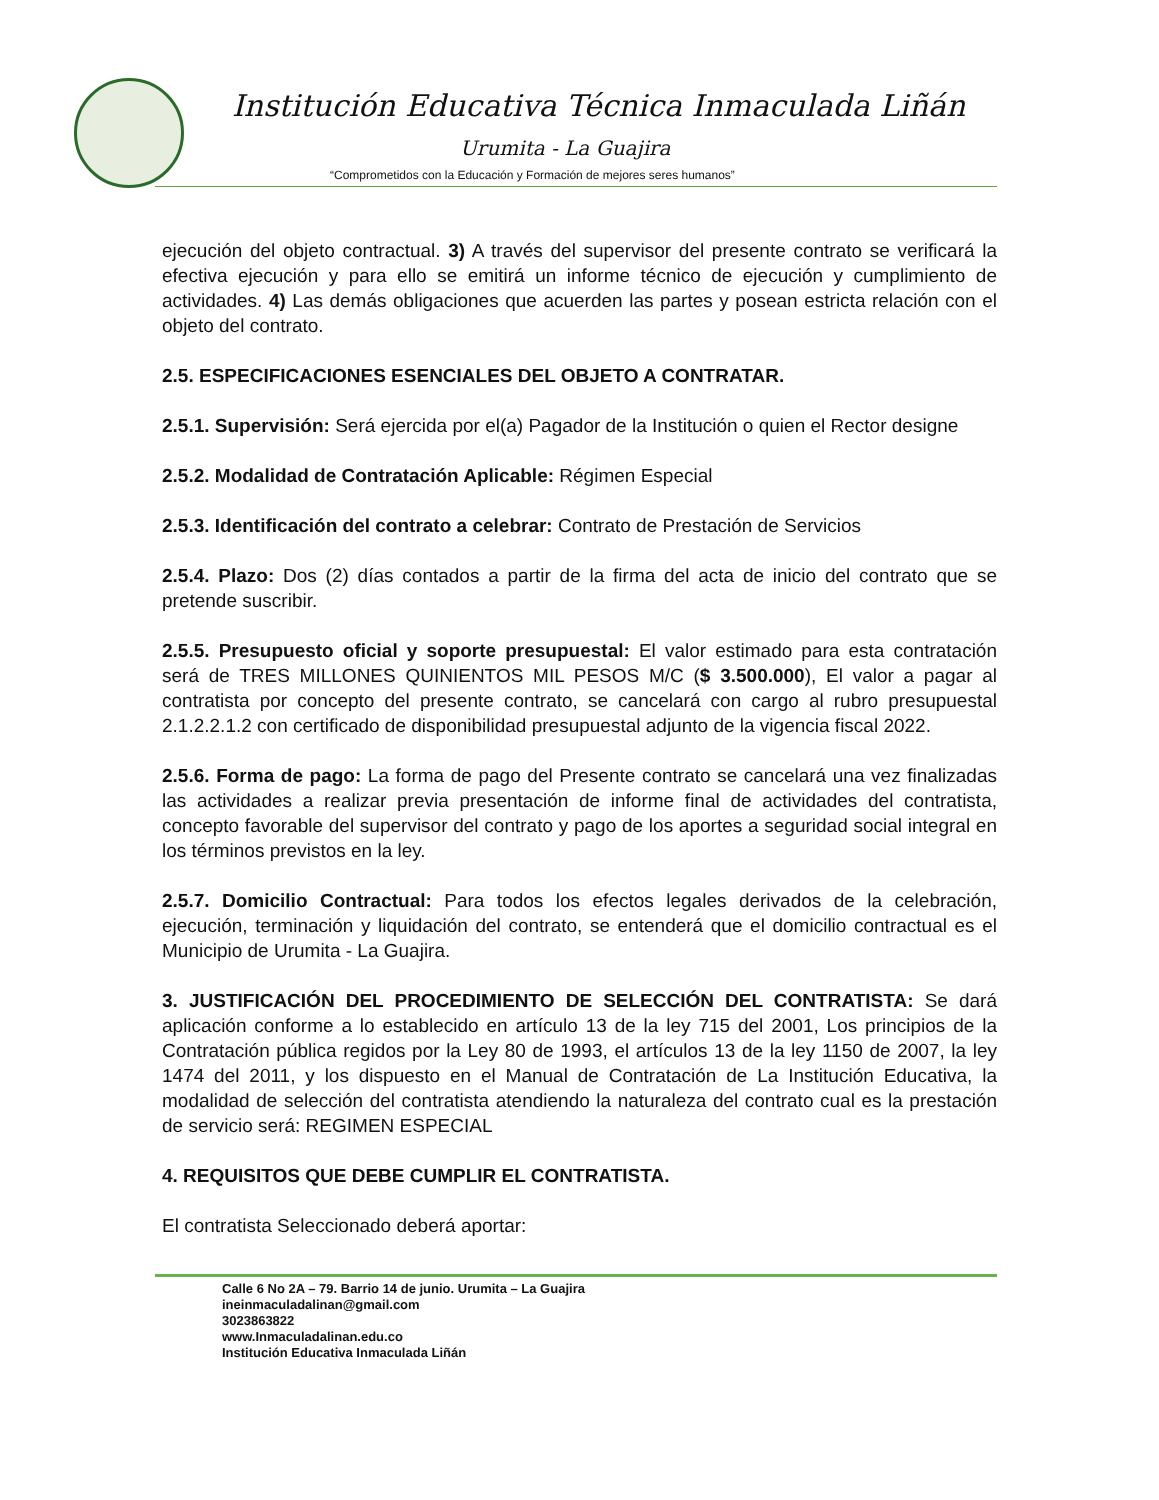Institución Educativa Técnica Inmaculada Liñán
Urumita - La Guajira
“Comprometidos con la Educación y Formación de mejores seres humanos”
ejecución del objeto contractual. 3) A través del supervisor del presente contrato se verificará la efectiva ejecución y para ello se emitirá un informe técnico de ejecución y cumplimiento de actividades. 4) Las demás obligaciones que acuerden las partes y posean estricta relación con el objeto del contrato.
2.5. ESPECIFICACIONES ESENCIALES DEL OBJETO A CONTRATAR.
2.5.1. Supervisión: Será ejercida por el(a) Pagador de la Institución o quien el Rector designe
2.5.2. Modalidad de Contratación Aplicable: Régimen Especial
2.5.3. Identificación del contrato a celebrar: Contrato de Prestación de Servicios
2.5.4. Plazo: Dos (2) días contados a partir de la firma del acta de inicio del contrato que se pretende suscribir.
2.5.5. Presupuesto oficial y soporte presupuestal: El valor estimado para esta contratación será de TRES MILLONES QUINIENTOS MIL PESOS M/C ($ 3.500.000), El valor a pagar al contratista por concepto del presente contrato, se cancelará con cargo al rubro presupuestal 2.1.2.2.1.2 con certificado de disponibilidad presupuestal adjunto de la vigencia fiscal 2022.
2.5.6. Forma de pago: La forma de pago del Presente contrato se cancelará una vez finalizadas las actividades a realizar previa presentación de informe final de actividades del contratista, concepto favorable del supervisor del contrato y pago de los aportes a seguridad social integral en los términos previstos en la ley.
2.5.7. Domicilio Contractual: Para todos los efectos legales derivados de la celebración, ejecución, terminación y liquidación del contrato, se entenderá que el domicilio contractual es el Municipio de Urumita - La Guajira.
3. JUSTIFICACIÓN DEL PROCEDIMIENTO DE SELECCIÓN DEL CONTRATISTA: Se dará aplicación conforme a lo establecido en artículo 13 de la ley 715 del 2001, Los principios de la Contratación pública regidos por la Ley 80 de 1993, el artículos 13 de la ley 1150 de 2007, la ley 1474 del 2011, y los dispuesto en el Manual de Contratación de La Institución Educativa, la modalidad de selección del contratista atendiendo la naturaleza del contrato cual es la prestación de servicio será: REGIMEN ESPECIAL
4. REQUISITOS QUE DEBE CUMPLIR EL CONTRATISTA.
El contratista Seleccionado deberá aportar:
Calle 6 No 2A – 79. Barrio 14 de junio. Urumita – La Guajira
ineinmaculadalinan@gmail.com
3023863822
www.Inmaculadalinan.edu.co
Institución Educativa Inmaculada Liñán